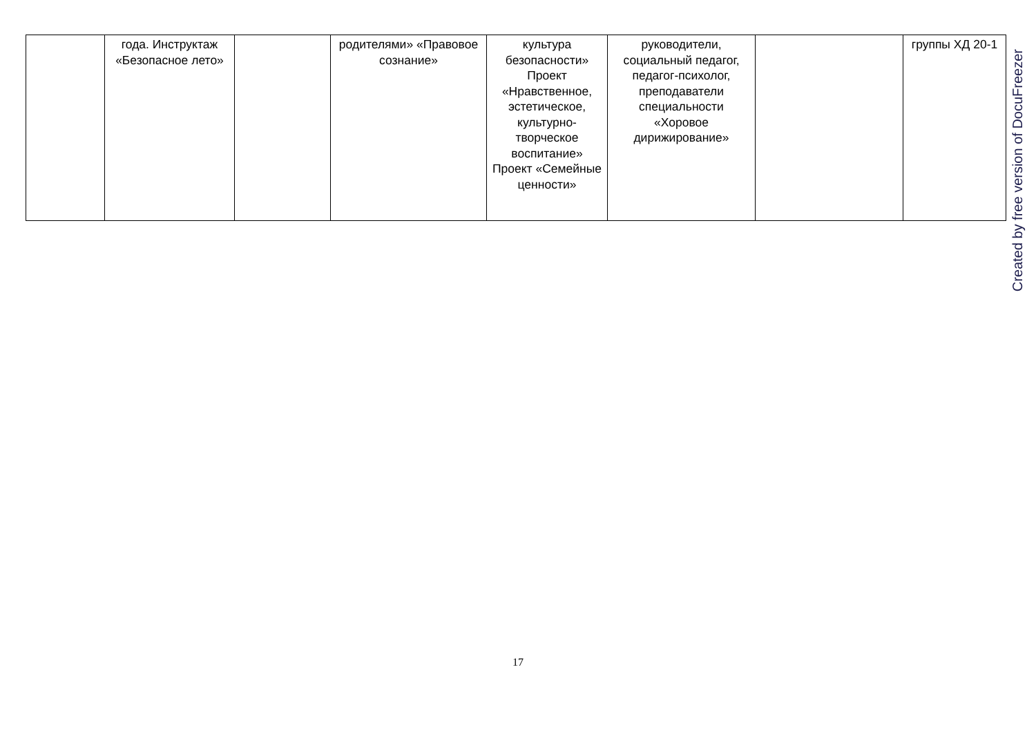| | года. Инструктаж «Безопасное лето» | | родителями» «Правовое сознание» | культура безопасности» Проект «Нравственное, эстетическое, культурно-творческое воспитание» Проект «Семейные ценности» | руководители, социальный педагог, педагог-психолог, преподаватели специальности «Хоровое дирижирование» | | группы ХД 20-1 |
Created by free version of DocuFreezer
17